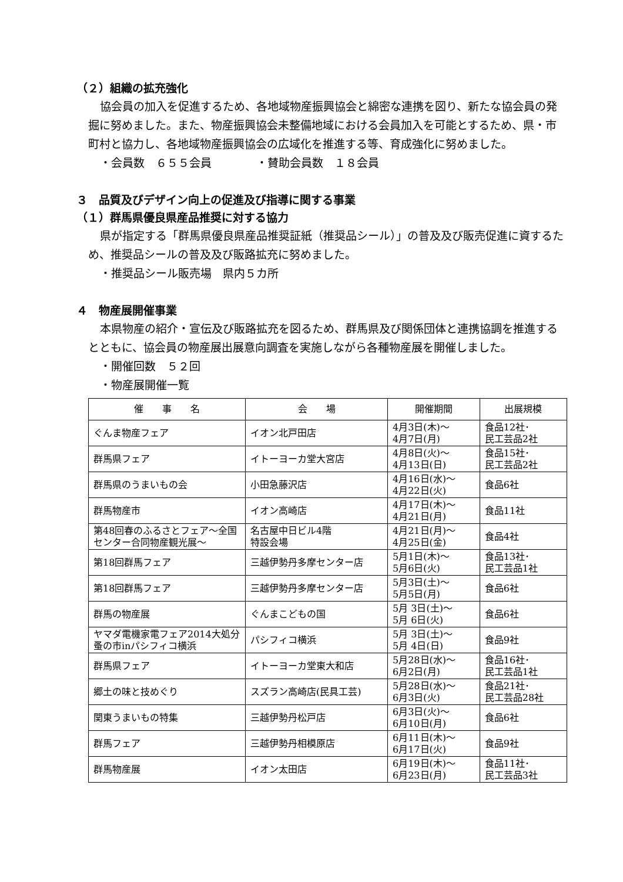（２）組織の拡充強化
協会員の加入を促進するため、各地域物産振興協会と綿密な連携を図り、新たな協会員の発掘に努めました。また、物産振興協会未整備地域における会員加入を可能とするため、県・市町村と協力し、各地域物産振興協会の広域化を推進する等、育成強化に努めました。
・会員数　６５５会員　　　　・賛助会員数　１８会員
３　品質及びデザイン向上の促進及び指導に関する事業
（１）群馬県優良県産品推奨に対する協力
県が指定する「群馬県優良県産品推奨証紙（推奨品シール）」の普及及び販売促進に資するため、推奨品シールの普及及び販路拡充に努めました。
・推奨品シール販売場　県内５カ所
４　物産展開催事業
本県物産の紹介・宣伝及び販路拡充を図るため、群馬県及び関係団体と連携協調を推進するとともに、協会員の物産展出展意向調査を実施しながら各種物産展を開催しました。
・開催回数　５２回
・物産展開催一覧
| 催 事 名 | 会 場 | 開催期間 | 出展規模 |
| --- | --- | --- | --- |
| ぐんま物産フェア | イオン北戸田店 | 4月3日(木)～ 4月7日(月) | 食品12社･ 民工芸品2社 |
| 群馬県フェア | イトーヨーカ堂大宮店 | 4月8日(火)～ 4月13日(日) | 食品15社･ 民工芸品2社 |
| 群馬県のうまいもの会 | 小田急藤沢店 | 4月16日(水)～ 4月22日(火) | 食品6社 |
| 群馬物産市 | イオン高崎店 | 4月17日(木)～ 4月21日(月) | 食品11社 |
| 第48回春のふるさとフェア～全国センター合同物産観光展～ | 名古屋中日ビル4階 特設会場 | 4月21日(月)～ 4月25日(金) | 食品4社 |
| 第18回群馬フェア | 三越伊勢丹多摩センター店 | 5月1日(木)～ 5月6日(火) | 食品13社･ 民工芸品1社 |
| 第18回群馬フェア | 三越伊勢丹多摩センター店 | 5月3日(土)～ 5月5日(月) | 食品6社 |
| 群馬の物産展 | ぐんまこどもの国 | 5月 3日(土)～ 5月 6日(火) | 食品6社 |
| ヤマダ電機家電フェア2014大処分蚤の市inパシフィコ横浜 | パシフィコ横浜 | 5月 3日(土)～ 5月 4日(日) | 食品9社 |
| 群馬県フェア | イトーヨーカ堂東大和店 | 5月28日(水)～ 6月2日(月) | 食品16社･ 民工芸品1社 |
| 郷土の味と技めぐり | スズラン高崎店(民具工芸) | 5月28日(水)～ 6月3日(火) | 食品21社･ 民工芸品28社 |
| 関東うまいもの特集 | 三越伊勢丹松戸店 | 6月3日(火)～ 6月10日(月) | 食品6社 |
| 群馬フェア | 三越伊勢丹相模原店 | 6月11日(木)～ 6月17日(火) | 食品9社 |
| 群馬物産展 | イオン太田店 | 6月19日(木)～ 6月23日(月) | 食品11社･ 民工芸品3社 |